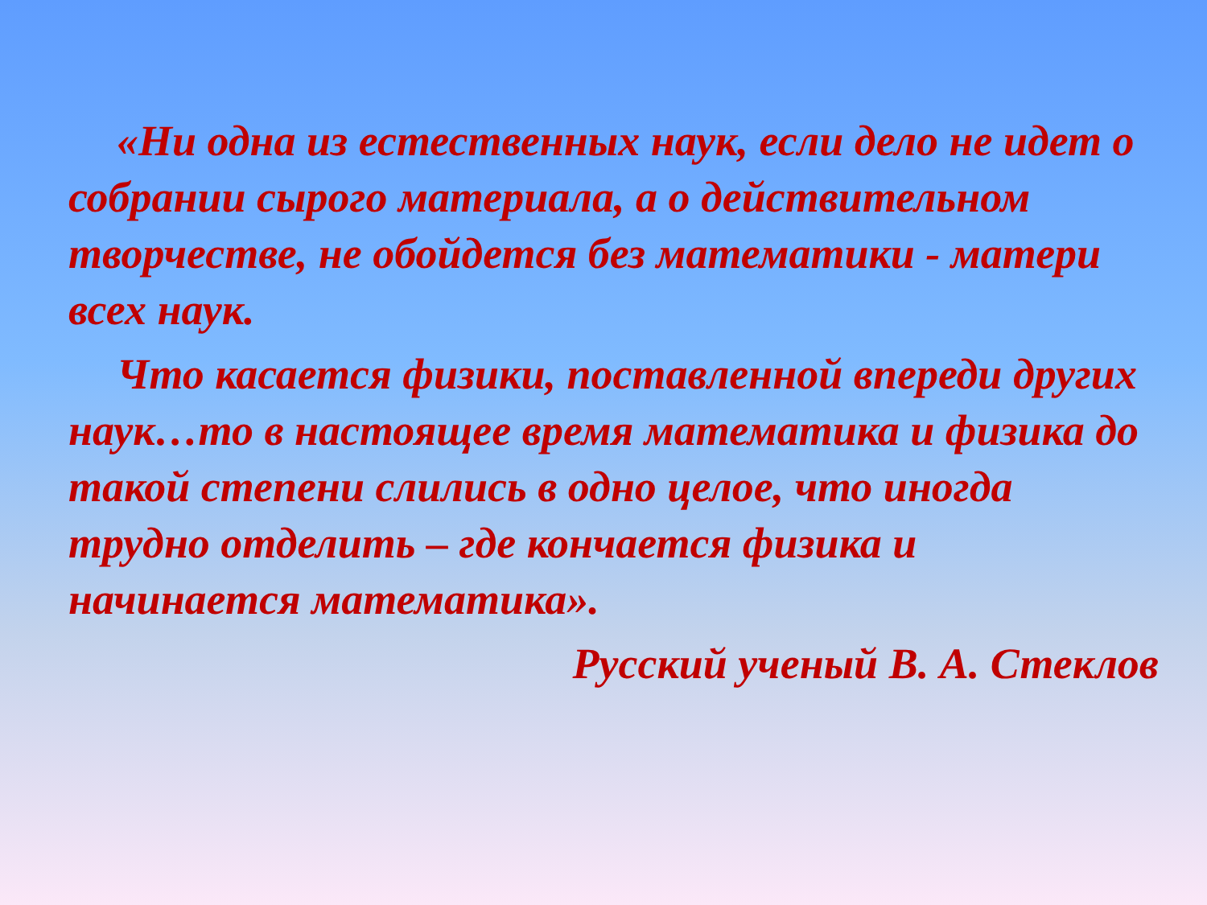«Ни одна из естественных наук, если дело не идет о собрании сырого материала, а о действительном творчестве, не обойдется без математики - матери всех наук.
Что касается физики, поставленной впереди других наук…то в настоящее время математика и физика до такой степени слились в одно целое, что иногда трудно отделить – где кончается физика и начинается математика».
Русский ученый В. А. Стеклов